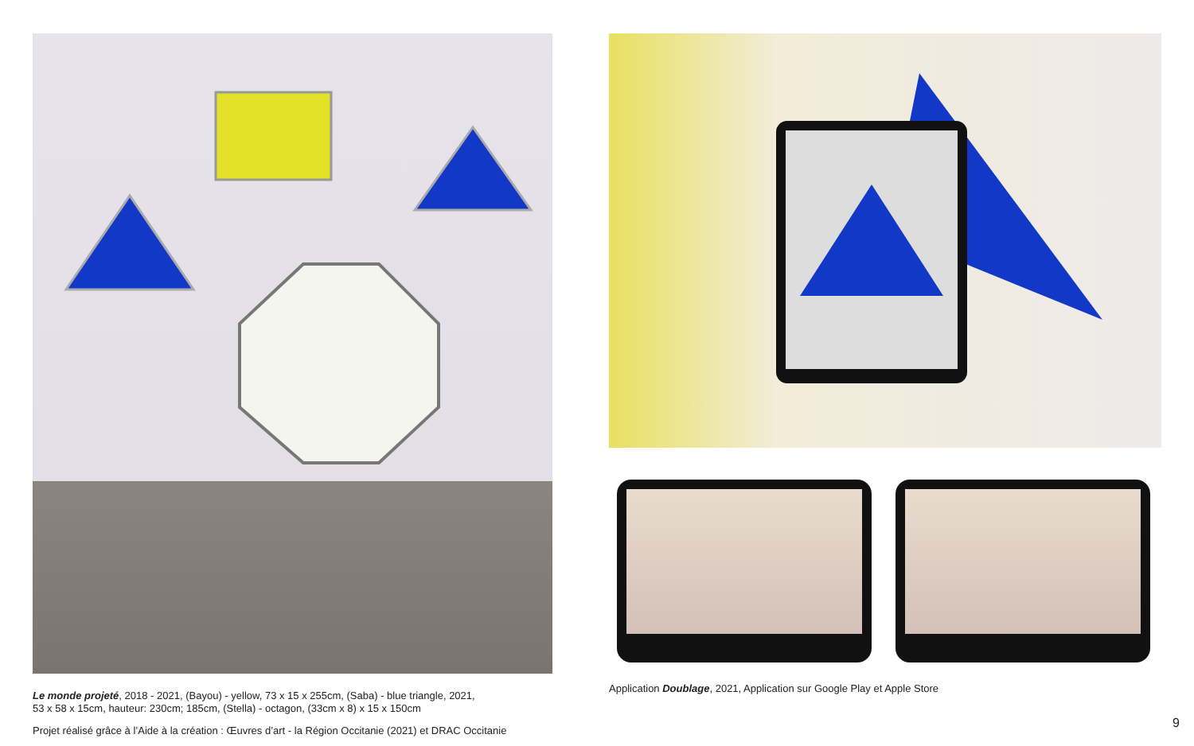Le monde projeté, 2018 - 2021, (Bayou) - yellow, 73 x 15 x 255cm, (Saba) - blue triangle, 2021,
53 x 58 x 15cm, hauteur: 230cm; 185cm, (Stella) - octagon, (33cm x 8) x 15 x 150cm
Projet réalisé grâce à l’Aide à la création : Œuvres d’art - la Région Occitanie (2021) et DRAC Occitanie
Application Doublage, 2021, Application sur Google Play et Apple Store
9